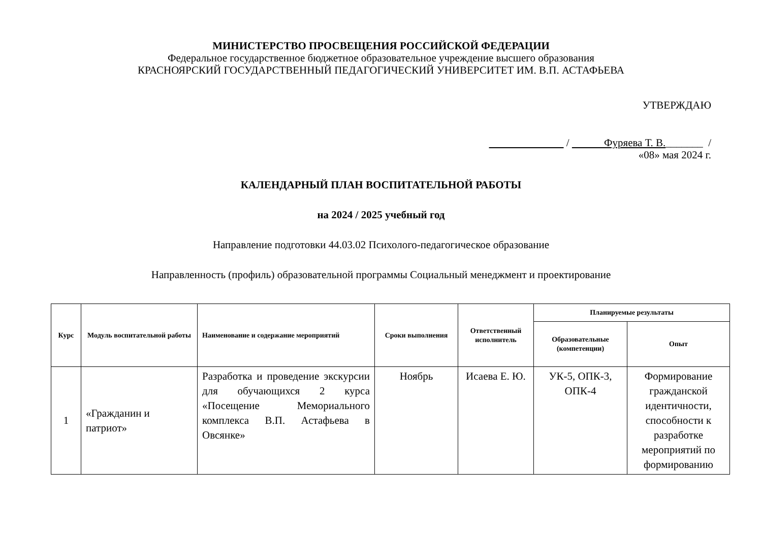МИНИСТЕРСТВО ПРОСВЕЩЕНИЯ РОССИЙСКОЙ ФЕДЕРАЦИИ
Федеральное государственное бюджетное образовательное учреждение высшего образования
КРАСНОЯРСКИЙ ГОСУДАРСТВЕННЫЙ ПЕДАГОГИЧЕСКИЙ УНИВЕРСИТЕТ ИМ. В.П. АСТАФЬЕВА
УТВЕРЖДАЮ
/ Фуряева Т. В._______ /
«08» мая 2024 г.
КАЛЕНДАРНЫЙ ПЛАН ВОСПИТАТЕЛЬНОЙ РАБОТЫ
на 2024 / 2025 учебный год
Направление подготовки 44.03.02 Психолого-педагогическое образование
Направленность (профиль) образовательной программы Социальный менеджмент и проектирование
| Курс | Модуль воспитательной работы | Наименование и содержание мероприятий | Сроки выполнения | Ответственный исполнитель | Планируемые результаты | |
| --- | --- | --- | --- | --- | --- | --- |
| | | | | | Образовательные (компетенции) | Опыт |
| 1 | «Гражданин и патриот» | Разработка и проведение экскурсии для обучающихся 2 курса «Посещение Мемориального комплекса В.П. Астафьева в Овсянке» | Ноябрь | Исаева Е. Ю. | УК-5, ОПК-3, ОПК-4 | Формирование гражданской идентичности, способности к разработке мероприятий по формированию |